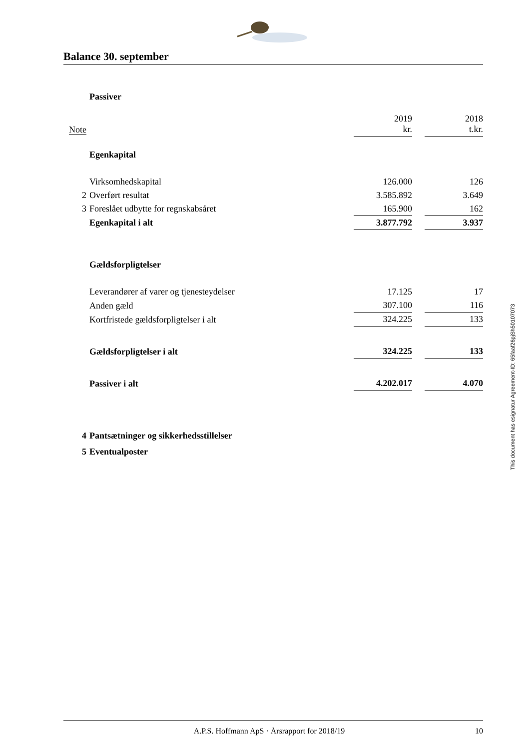Balance 30. september
| | Passiver | | | |
| Note | | 2019 kr. | | 2018 t.kr. |
| | Egenkapital | | | |
| | Virksomhedskapital | 126.000 | | 126 |
| 2 | Overført resultat | 3.585.892 | | 3.649 |
| 3 | Foreslået udbytte for regnskabsåret | 165.900 | | 162 |
| | Egenkapital i alt | 3.877.792 | | 3.937 |
| | Gældsforpligtelser | | | |
| | Leverandører af varer og tjenesteydelser | 17.125 | | 17 |
| | Anden gæld | 307.100 | | 116 |
| | Kortfristede gældsforpligtelser i alt | 324.225 | | 133 |
| | Gældsforpligtelser i alt | 324.225 | | 133 |
| | Passiver i alt | 4.202.017 | | 4.070 |
| 4 | Pantsætninger og sikkerhedsstillelser | | | |
| 5 | Eventualposter | | | |
This document has esignatur Agreement-ID: 65faaf26pjSh50107073
A.P.S. Hoffmann ApS · Årsrapport for 2018/19 10